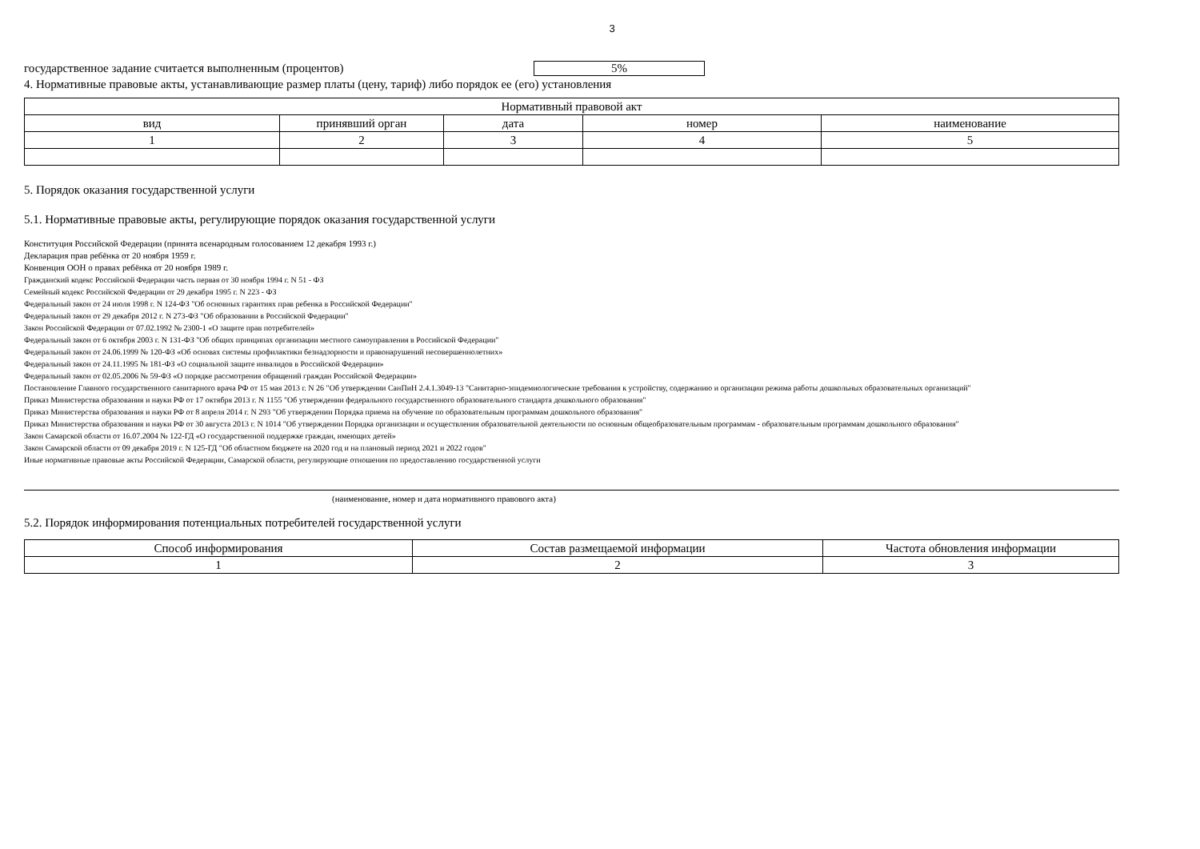3
государственное задание считается выполненным (процентов) 5%
4. Нормативные правовые акты, устанавливающие размер платы (цену, тариф) либо порядок ее (его) установления
| Нормативный правовой акт | | | | |
| --- | --- | --- | --- | --- |
| вид | принявший орган | дата | номер | наименование |
| 1 | 2 | 3 | 4 | 5 |
5. Порядок оказания государственной услуги
5.1. Нормативные правовые акты, регулирующие порядок оказания государственной услуги
Конституция Российской Федерации (принята всенародным голосованием 12 декабря 1993 г.)
Декларация прав ребёнка от 20 ноября 1959 г.
Конвенция ООН о правах ребёнка от 20 ноября 1989 г.
Гражданский кодекс Российской Федерации часть первая от 30 ноября 1994 г. N 51 - ФЗ
Семейный кодекс Российской Федерации от 29 декабря 1995 г. N 223 - ФЗ
Федеральный закон от 24 июля 1998 г. N 124-ФЗ "Об основных гарантиях прав ребенка в Российской Федерации"
Федеральный закон от 29 декабря 2012 г. N 273-ФЗ "Об образовании в Российской Федерации"
Закон Российской Федерации от 07.02.1992 № 2300-1 «О защите прав потребителей»
Федеральный закон от 6 октября 2003 г. N 131-ФЗ "Об общих принципах организации местного самоуправления в Российской Федерации"
Федеральный закон от 24.06.1999 № 120-ФЗ «Об основах системы профилактики безнадзорности и правонарушений несовершеннолетних»
Федеральный закон от 24.11.1995 № 181-ФЗ «О социальной защите инвалидов в Российской Федерации»
Федеральный закон от 02.05.2006 № 59-ФЗ «О порядке рассмотрения обращений граждан Российской Федерации»
Постановление Главного государственного санитарного врача РФ от 15 мая 2013 г. N 26 "Об утверждении СанПиН 2.4.1.3049-13 "Санитарно-эпидемиологические требования к устройству, содержанию и организации режима работы дошкольных образовательных организаций"
Приказ Министерства образования и науки РФ от 17 октября 2013 г. N 1155 "Об утверждении федерального государственного образовательного стандарта дошкольного образования"
Приказ Министерства образования и науки РФ от 8 апреля 2014 г. N 293 "Об утверждении Порядка приема на обучение по образовательным программам дошкольного образования"
Приказ Министерства образования и науки РФ от 30 августа 2013 г. N 1014 "Об утверждении Порядка организации и осуществления образовательной деятельности по основным общеобразовательным программам - образовательным программам дошкольного образования"
Закон Самарской области от 16.07.2004 № 122-ГД «О государственной поддержке граждан, имеющих детей»
Закон Самарской области от 09 декабря 2019 г. N 125-ГД "Об областном бюджете на 2020 год и на плановый период 2021 и 2022 годов"
Иные нормативные правовые акты Российской Федерации, Самарской области, регулирующие отношения по предоставлению государственной услуги
(наименование, номер и дата нормативного правового акта)
5.2. Порядок информирования потенциальных потребителей государственной услуги
| Способ информирования | Состав размещаемой информации | Частота обновления информации |
| --- | --- | --- |
| 1 | 2 | 3 |